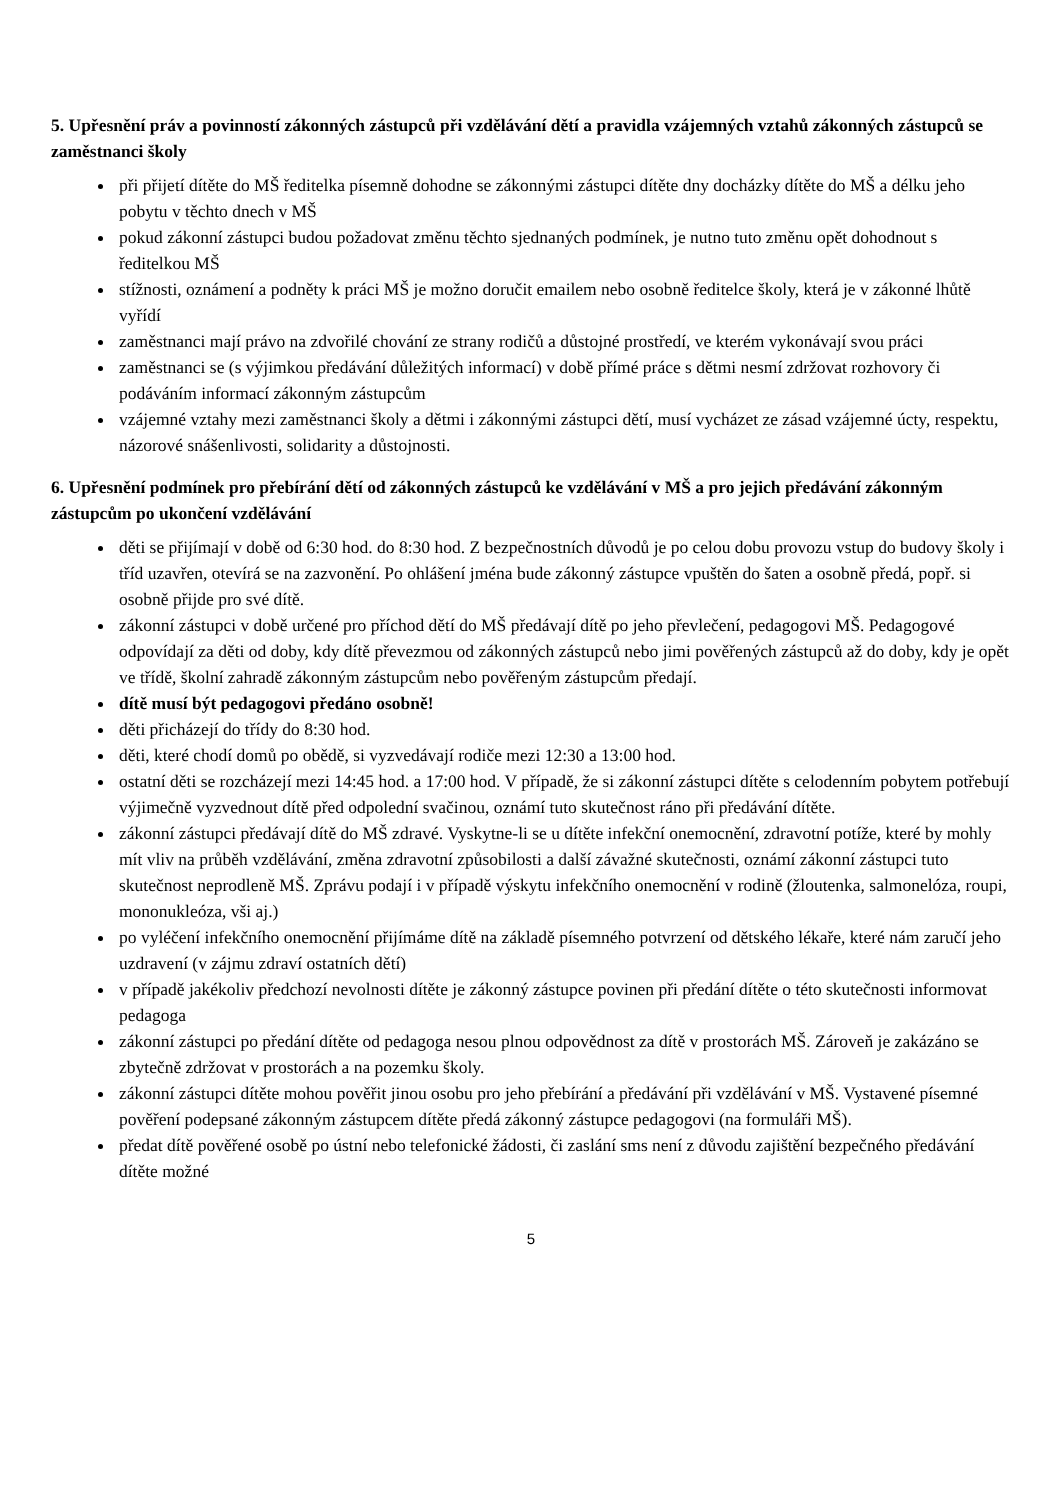5. Upřesnění práv a povinností zákonných zástupců při vzdělávání dětí a pravidla vzájemných vztahů zákonných zástupců se zaměstnanci školy
při přijetí dítěte do MŠ ředitelka písemně dohodne se zákonnými zástupci dítěte dny docházky dítěte do MŠ a délku jeho pobytu v těchto dnech v MŠ
pokud zákonní zástupci budou požadovat změnu těchto sjednaných podmínek, je nutno tuto změnu opět dohodnout s ředitelkou MŠ
stížnosti, oznámení a podněty k práci MŠ je možno doručit emailem nebo osobně ředitelce školy, která je v zákonné lhůtě vyřídí
zaměstnanci mají právo na zdvořilé chování ze strany rodičů a důstojné prostředí, ve kterém vykonávají svou práci
zaměstnanci se (s výjimkou předávání důležitých informací) v době přímé práce s dětmi nesmí zdržovat rozhovory či podáváním informací zákonným zástupcům
vzájemné vztahy mezi zaměstnanci školy a dětmi i zákonnými zástupci dětí, musí vycházet ze zásad vzájemné úcty, respektu, názorové snášenlivosti, solidarity a důstojnosti.
6. Upřesnění podmínek pro přebírání dětí od zákonných zástupců ke vzdělávání v MŠ a pro jejich předávání zákonným zástupcům po ukončení vzdělávání
děti se přijímají v době od 6:30 hod. do 8:30 hod. Z bezpečnostních důvodů je po celou dobu provozu vstup do budovy školy i tříd uzavřen, otevírá se na zazvonění. Po ohlášení jména bude zákonný zástupce vpuštěn do šaten a osobně předá, popř. si osobně přijde pro své dítě.
zákonní zástupci v době určené pro příchod dětí do MŠ předávají dítě po jeho převlečení, pedagogovi MŠ. Pedagogové odpovídají za děti od doby, kdy dítě převezmou od zákonných zástupců nebo jimi pověřených zástupců až do doby, kdy je opět ve třídě, školní zahradě zákonným zástupcům nebo pověřeným zástupcům předají.
dítě musí být pedagogovi předáno osobně!
děti přicházejí do třídy do 8:30 hod.
děti, které chodí domů po obědě, si vyzvedávají rodiče mezi 12:30 a 13:00 hod.
ostatní děti se rozcházejí mezi 14:45 hod. a 17:00 hod. V případě, že si zákonní zástupci dítěte s celodenním pobytem potřebují výjimečně vyzvednout dítě před odpolední svačinou, oznámí tuto skutečnost ráno při předávání dítěte.
zákonní zástupci předávají dítě do MŠ zdravé. Vyskytne-li se u dítěte infekční onemocnění, zdravotní potíže, které by mohly mít vliv na průběh vzdělávání, změna zdravotní způsobilosti a další závažné skutečnosti, oznámí zákonní zástupci tuto skutečnost neprodleně MŠ. Zprávu podají i v případě výskytu infekčního onemocnění v rodině (žloutenka, salmonelóza, roupi, mononukleóza, vši aj.)
po vyléčení infekčního onemocnění přijímáme dítě na základě písemného potvrzení od dětského lékaře, které nám zaručí jeho uzdravení (v zájmu zdraví ostatních dětí)
v případě jakékoliv předchozí nevolnosti dítěte je zákonný zástupce povinen při předání dítěte o této skutečnosti informovat pedagoga
zákonní zástupci po předání dítěte od pedagoga nesou plnou odpovědnost za dítě v prostorách MŠ. Zároveň je zakázáno se zbytečně zdržovat v prostorách a na pozemku školy.
zákonní zástupci dítěte mohou pověřit jinou osobu pro jeho přebírání a předávání při vzdělávání v MŠ. Vystavené písemné pověření podepsané zákonným zástupcem dítěte předá zákonný zástupce pedagogovi (na formuláři MŠ).
předat dítě pověřené osobě po ústní nebo telefonické žádosti, či zaslání sms není z důvodu zajištění bezpečného předávání dítěte možné
5